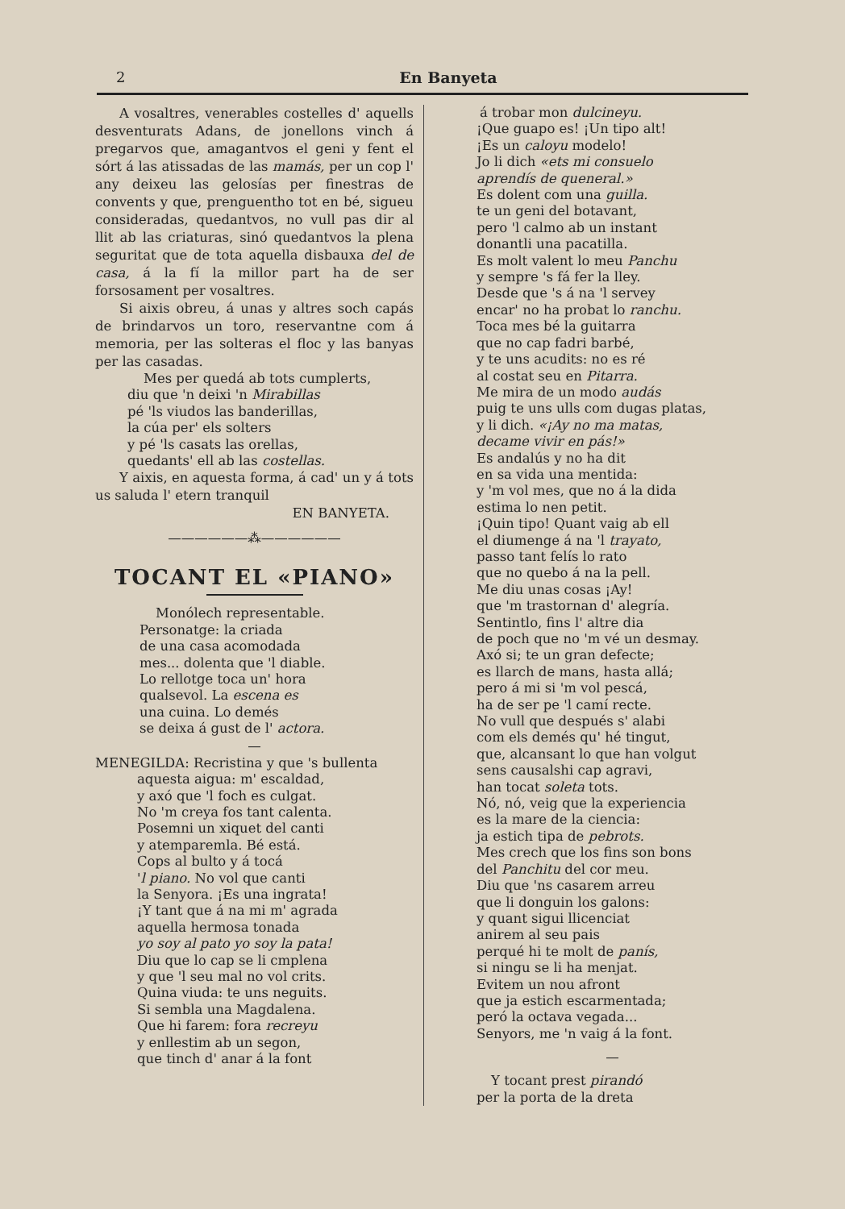2 En Banyeta
A vosaltres, venerables costelles d' aquells desventurats Adans, de jonellons vinch á pregarvos que, amagantvos el geni y fent el sórt á las atissadas de las mamás, per un cop l' any deixeu las gelosías per finestras de convents y que, prenguentho tot en bé, sigueu consideradas, quedantvos, no vull pas dir al llit ab las criaturas, sinó quedantvos la plena seguritat que de tota aquella disbauxa del de casa, á la fí la millor part ha de ser forsosament per vosaltres.
Si aixis obreu, á unas y altres soch capás de brindarvos un toro, reservantne com á memoria, per las solteras el floc y las banyas per las casadas.
Mes per quedá ab tots cumplerts,
diu que 'n deixi 'n Mirabillas
pé 'ls viudos las banderillas,
la cúa per' els solters
y pé 'ls casats las orellas,
quedants' ell ab las costellas.
Y aixis, en aquesta forma, á cad' un y á tots us saluda l' etern tranquil
EN BANYETA.
——————⁂——————
TOCANT EL «PIANO»
Monólech representable.
Personatge: la criada
de una casa acomodada
mes... dolenta que 'l diable.
Lo rellotge toca un' hora
qualsevol. La escena es
una cuina. Lo demés
se deixa á gust de l' actora.
—
MENEGILDA: Recristina y que 's bullenta
aquesta aigua: m' escaldad,
y axó que 'l foch es culgat.
No 'm creya fos tant calenta.
Posemni un xiquet del canti
y atemparemla. Bé está.
Cops al bulto y á tocá
'l piano. No vol que canti
la Senyora. ¡Es una ingrata!
¡Y tant que á na mi m' agrada
aquella hermosa tonada
yo soy al pato yo soy la pata!
Diu que lo cap se li cmplena
y que 'l seu mal no vol crits.
Quina viuda: te uns neguits.
Si sembla una Magdalena.
Que hi farem: fora recreyu
y enllestim ab un segon,
que tinch d' anar á la font
á trobar mon dulcineyu.
¡Que guapo es! ¡Un tipo alt!
¡Es un caloyu modelo!
Jo li dich «ets mi consuelo
aprendís de queneral.»
Es dolent com una guilla.
te un geni del botavant,
pero 'l calmo ab un instant
donantli una pacatilla.
Es molt valent lo meu Panchu
y sempre 's fá fer la lley.
Desde que 's á na 'l servey
encar' no ha probat lo ranchu.
Toca mes bé la guitarra
que no cap fadri barbé,
y te uns acudits: no es ré
al costat seu en Pitarra.
Me mira de un modo audás
puig te uns ulls com dugas platas,
y li dich. «¡Ay no ma matas,
decame vivir en pás!»
Es andalús y no ha dit
en sa vida una mentida:
y 'm vol mes, que no á la dida
estima lo nen petit.
¡Quin tipo! Quant vaig ab ell
el diumenge á na 'l trayato,
passo tant felís lo rato
que no quebo á na la pell.
Me diu unas cosas ¡Ay!
que 'm trastornan d' alegría.
Sentintlo, fins l' altre dia
de poch que no 'm vé un desmay.
Axó si; te un gran defecte;
es llarch de mans, hasta allá;
pero á mi si 'm vol pescá,
ha de ser pe 'l camí recte.
No vull que después s' alabi
com els demés qu' hé tingut,
que, alcansant lo que han volgut
sens causalshi cap agravi,
han tocat soleta tots.
Nó, nó, veig que la experiencia
es la mare de la ciencia:
ja estich tipa de pebrots.
Mes crech que los fins son bons
del Panchitu del cor meu.
Diu que 'ns casarem arreu
que li donguin los galons:
y quant sigui llicenciat
anirem al seu pais
perqué hi te molt de panís,
si ningu se li ha menjat.
Evitem un nou afront
que ja estich escarmentada;
peró la octava vegada...
Senyors, me 'n vaig á la font.
—
Y tocant prest pirandó
per la porta de la dreta